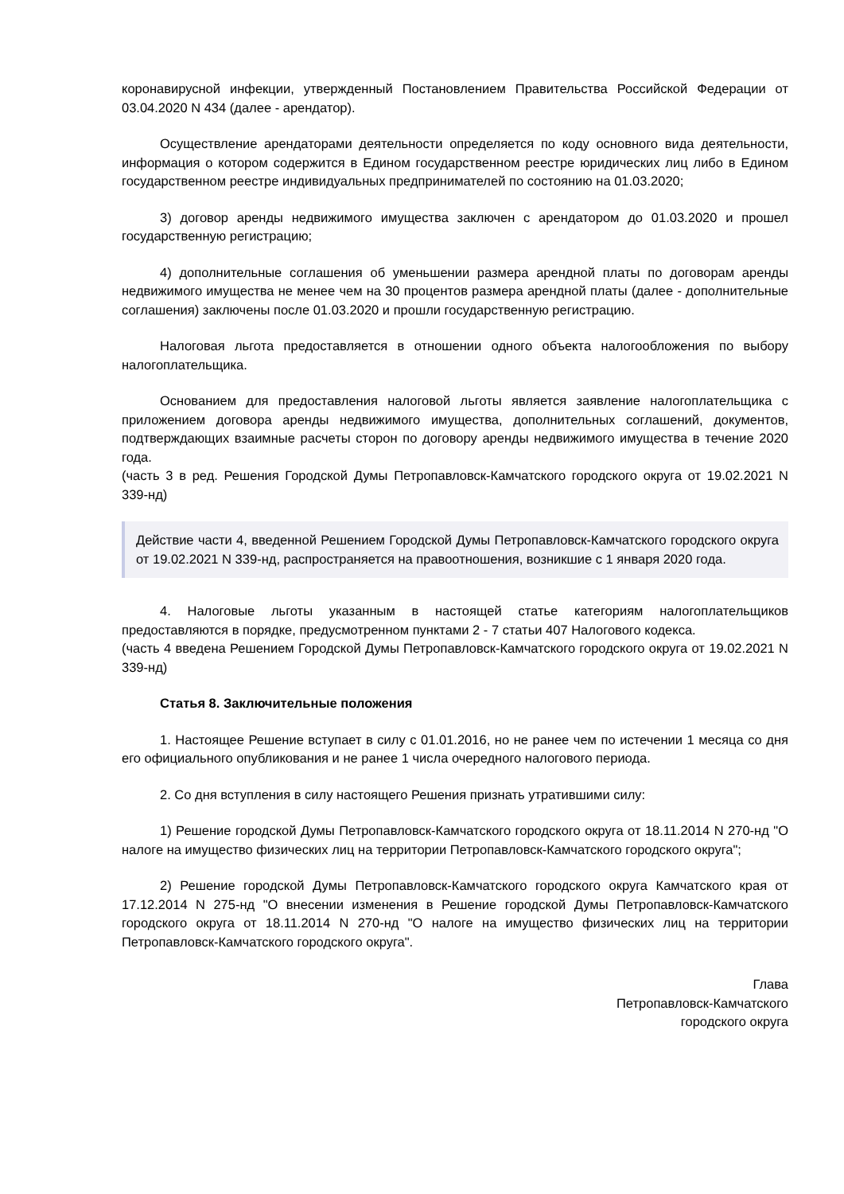коронавирусной инфекции, утвержденный Постановлением Правительства Российской Федерации от 03.04.2020 N 434 (далее - арендатор).
Осуществление арендаторами деятельности определяется по коду основного вида деятельности, информация о котором содержится в Едином государственном реестре юридических лиц либо в Едином государственном реестре индивидуальных предпринимателей по состоянию на 01.03.2020;
3) договор аренды недвижимого имущества заключен с арендатором до 01.03.2020 и прошел государственную регистрацию;
4) дополнительные соглашения об уменьшении размера арендной платы по договорам аренды недвижимого имущества не менее чем на 30 процентов размера арендной платы (далее - дополнительные соглашения) заключены после 01.03.2020 и прошли государственную регистрацию.
Налоговая льгота предоставляется в отношении одного объекта налогообложения по выбору налогоплательщика.
Основанием для предоставления налоговой льготы является заявление налогоплательщика с приложением договора аренды недвижимого имущества, дополнительных соглашений, документов, подтверждающих взаимные расчеты сторон по договору аренды недвижимого имущества в течение 2020 года.
(часть 3 в ред. Решения Городской Думы Петропавловск-Камчатского городского округа от 19.02.2021 N 339-нд)
Действие части 4, введенной Решением Городской Думы Петропавловск-Камчатского городского округа от 19.02.2021 N 339-нд, распространяется на правоотношения, возникшие с 1 января 2020 года.
4. Налоговые льготы указанным в настоящей статье категориям налогоплательщиков предоставляются в порядке, предусмотренном пунктами 2 - 7 статьи 407 Налогового кодекса.
(часть 4 введена Решением Городской Думы Петропавловск-Камчатского городского округа от 19.02.2021 N 339-нд)
Статья 8. Заключительные положения
1. Настоящее Решение вступает в силу с 01.01.2016, но не ранее чем по истечении 1 месяца со дня его официального опубликования и не ранее 1 числа очередного налогового периода.
2. Со дня вступления в силу настоящего Решения признать утратившими силу:
1) Решение городской Думы Петропавловск-Камчатского городского округа от 18.11.2014 N 270-нд "О налоге на имущество физических лиц на территории Петропавловск-Камчатского городского округа";
2) Решение городской Думы Петропавловск-Камчатского городского округа Камчатского края от 17.12.2014 N 275-нд "О внесении изменения в Решение городской Думы Петропавловск-Камчатского городского округа от 18.11.2014 N 270-нд "О налоге на имущество физических лиц на территории Петропавловск-Камчатского городского округа".
Глава
Петропавловск-Камчатского
городского округа